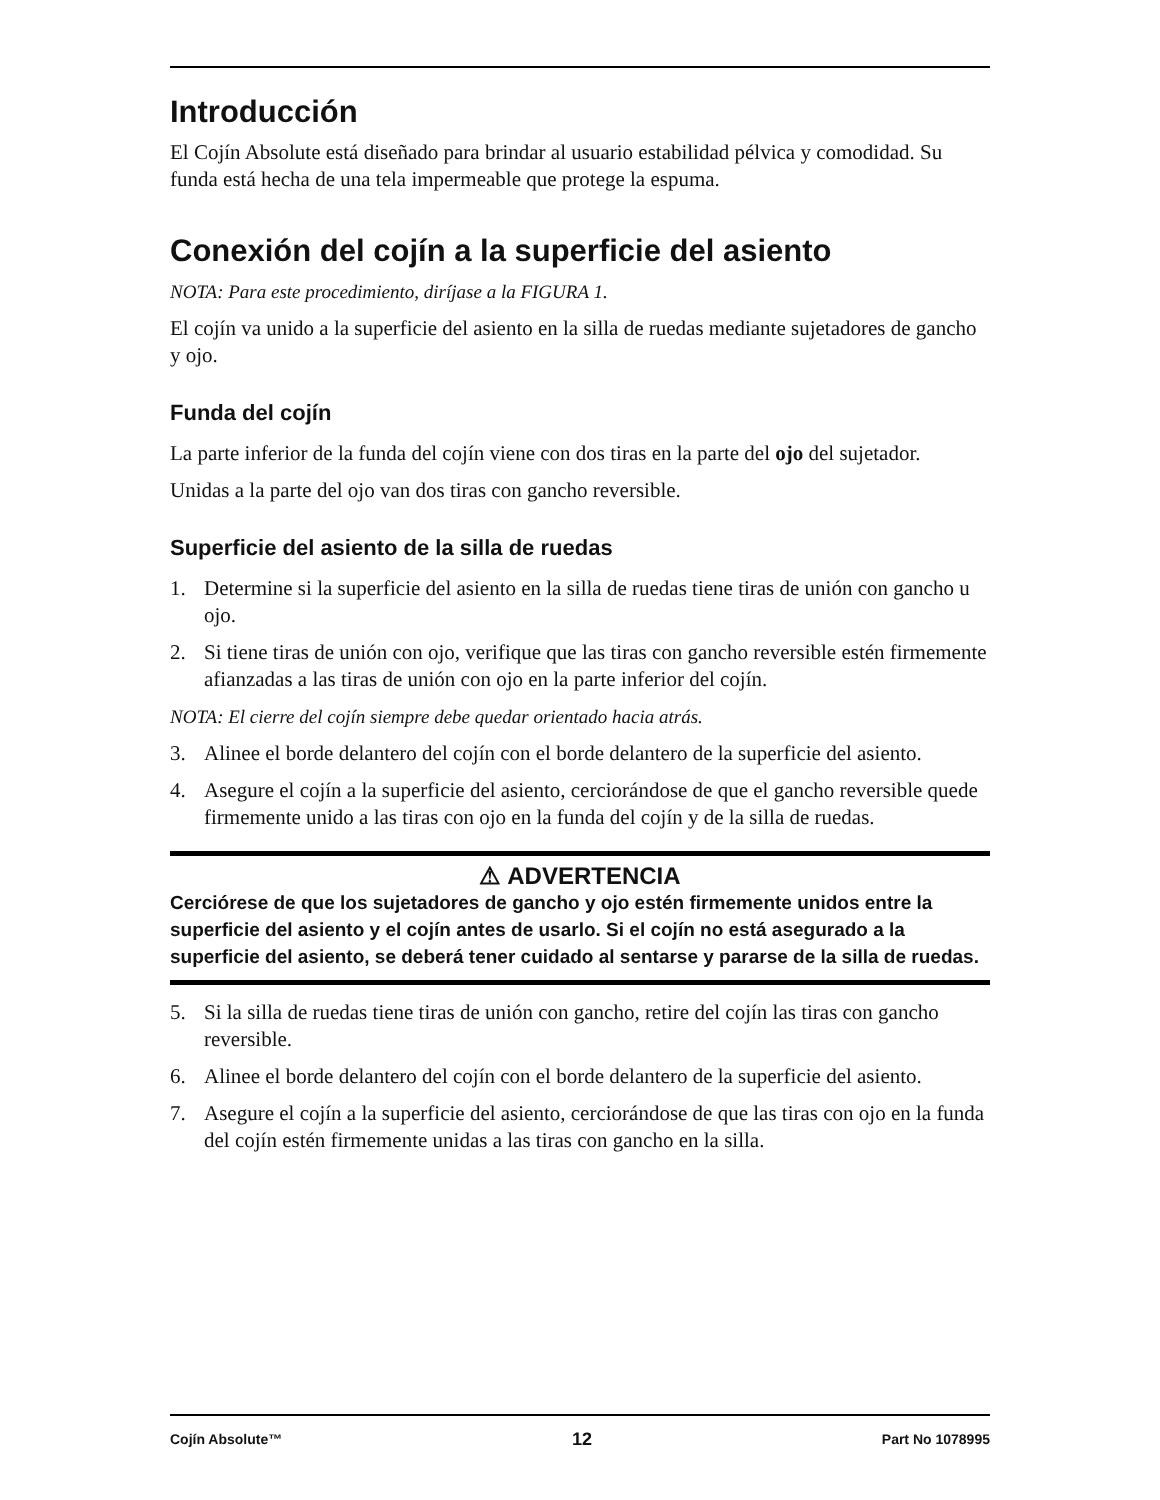Introducción
El Cojín Absolute está diseñado para brindar al usuario estabilidad pélvica y comodidad. Su funda está hecha de una tela impermeable que protege la espuma.
Conexión del cojín a la superficie del asiento
NOTA: Para este procedimiento, diríjase a la FIGURA 1.
El cojín va unido a la superficie del asiento en la silla de ruedas mediante sujetadores de gancho y ojo.
Funda del cojín
La parte inferior de la funda del cojín viene con dos tiras en la parte del ojo del sujetador.
Unidas a la parte del ojo van dos tiras con gancho reversible.
Superficie del asiento de la silla de ruedas
1. Determine si la superficie del asiento en la silla de ruedas tiene tiras de unión con gancho u ojo.
2. Si tiene tiras de unión con ojo, verifique que las tiras con gancho reversible estén firmemente afianzadas a las tiras de unión con ojo en la parte inferior del cojín.
NOTA: El cierre del cojín siempre debe quedar orientado hacia atrás.
3. Alinee el borde delantero del cojín con el borde delantero de la superficie del asiento.
4. Asegure el cojín a la superficie del asiento, cerciorándose de que el gancho reversible quede firmemente unido a las tiras con ojo en la funda del cojín y de la silla de ruedas.
⚠ ADVERTENCIA
Cerciórese de que los sujetadores de gancho y ojo estén firmemente unidos entre la superficie del asiento y el cojín antes de usarlo. Si el cojín no está asegurado a la superficie del asiento, se deberá tener cuidado al sentarse y pararse de la silla de ruedas.
5. Si la silla de ruedas tiene tiras de unión con gancho, retire del cojín las tiras con gancho reversible.
6. Alinee el borde delantero del cojín con el borde delantero de la superficie del asiento.
7. Asegure el cojín a la superficie del asiento, cerciorándose de que las tiras con ojo en la funda del cojín estén firmemente unidas a las tiras con gancho en la silla.
Cojín Absolute™ 12 Part No 1078995